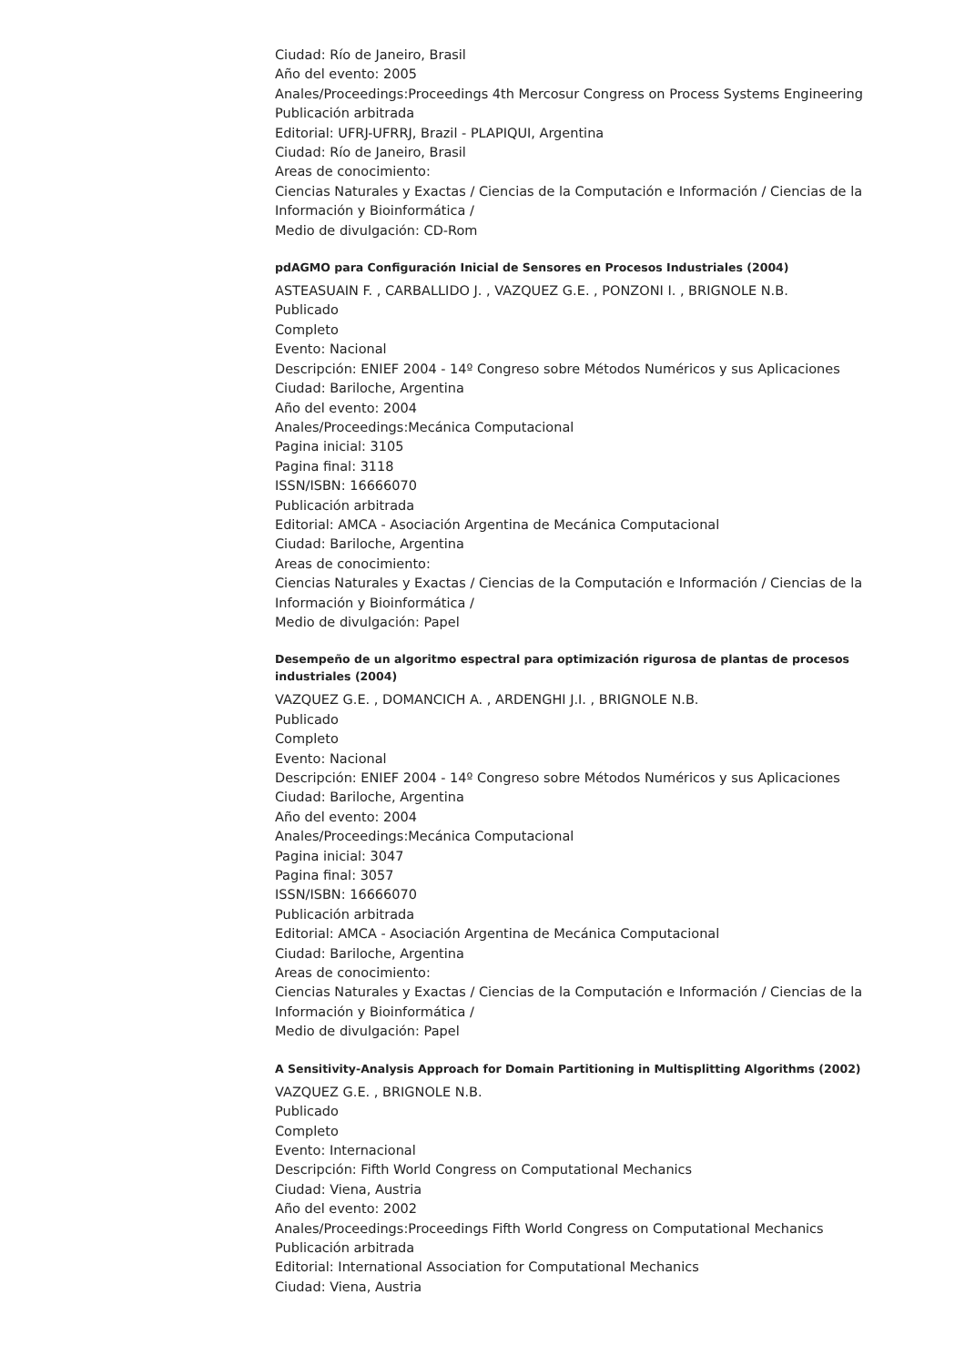Ciudad: Río de Janeiro, Brasil
Año del evento: 2005
Anales/Proceedings:Proceedings 4th Mercosur Congress on Process Systems Engineering
Publicación arbitrada
Editorial: UFRJ-UFRRJ, Brazil - PLAPIQUI, Argentina
Ciudad: Río de Janeiro, Brasil
Areas de conocimiento:
Ciencias Naturales y Exactas / Ciencias de la Computación e Información / Ciencias de la Información y Bioinformática /
Medio de divulgación: CD-Rom
pdAGMO para Configuración Inicial de Sensores en Procesos Industriales (2004)
ASTEASUAIN F. , CARBALLIDO J. , VAZQUEZ G.E. , PONZONI I. , BRIGNOLE N.B.
Publicado
Completo
Evento: Nacional
Descripción: ENIEF 2004 - 14º Congreso sobre Métodos Numéricos y sus Aplicaciones
Ciudad: Bariloche, Argentina
Año del evento: 2004
Anales/Proceedings:Mecánica Computacional
Pagina inicial: 3105
Pagina final: 3118
ISSN/ISBN: 16666070
Publicación arbitrada
Editorial: AMCA - Asociación Argentina de Mecánica Computacional
Ciudad: Bariloche, Argentina
Areas de conocimiento:
Ciencias Naturales y Exactas / Ciencias de la Computación e Información / Ciencias de la Información y Bioinformática /
Medio de divulgación: Papel
Desempeño de un algoritmo espectral para optimización rigurosa de plantas de procesos industriales (2004)
VAZQUEZ G.E. , DOMANCICH A. , ARDENGHI J.I. , BRIGNOLE N.B.
Publicado
Completo
Evento: Nacional
Descripción: ENIEF 2004 - 14º Congreso sobre Métodos Numéricos y sus Aplicaciones
Ciudad: Bariloche, Argentina
Año del evento: 2004
Anales/Proceedings:Mecánica Computacional
Pagina inicial: 3047
Pagina final: 3057
ISSN/ISBN: 16666070
Publicación arbitrada
Editorial: AMCA - Asociación Argentina de Mecánica Computacional
Ciudad: Bariloche, Argentina
Areas de conocimiento:
Ciencias Naturales y Exactas / Ciencias de la Computación e Información / Ciencias de la Información y Bioinformática /
Medio de divulgación: Papel
A Sensitivity-Analysis Approach for Domain Partitioning in Multisplitting Algorithms (2002)
VAZQUEZ G.E. , BRIGNOLE N.B.
Publicado
Completo
Evento: Internacional
Descripción: Fifth World Congress on Computational Mechanics
Ciudad: Viena, Austria
Año del evento: 2002
Anales/Proceedings:Proceedings Fifth World Congress on Computational Mechanics
Publicación arbitrada
Editorial: International Association for Computational Mechanics
Ciudad: Viena, Austria